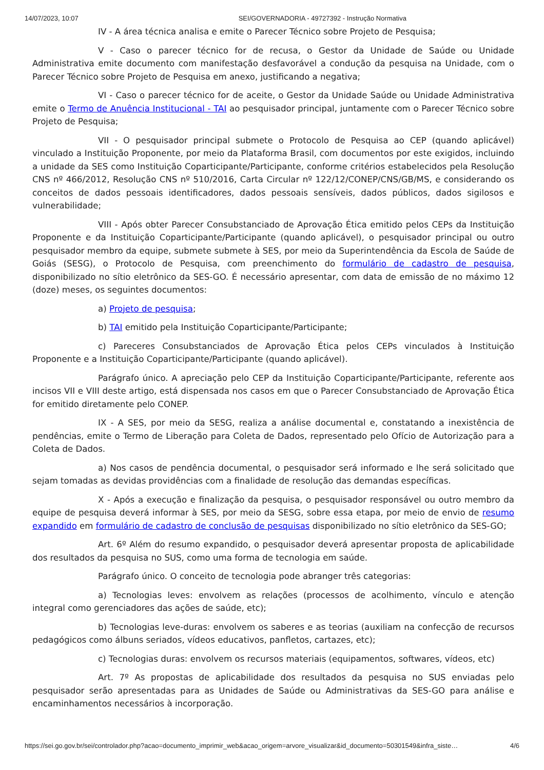14/07/2023, 10:07 SEI/GOVERNADORIA - 49727392 - Instrução Normativa
IV - A área técnica analisa e emite o Parecer Técnico sobre Projeto de Pesquisa;
V - Caso o parecer técnico for de recusa, o Gestor da Unidade de Saúde ou Unidade Administrativa emite documento com manifestação desfavorável a condução da pesquisa na Unidade, com o Parecer Técnico sobre Projeto de Pesquisa em anexo, justificando a negativa;
VI - Caso o parecer técnico for de aceite, o Gestor da Unidade Saúde ou Unidade Administrativa emite o Termo de Anuência Institucional - TAI ao pesquisador principal, juntamente com o Parecer Técnico sobre Projeto de Pesquisa;
VII - O pesquisador principal submete o Protocolo de Pesquisa ao CEP (quando aplicável) vinculado a Instituição Proponente, por meio da Plataforma Brasil, com documentos por este exigidos, incluindo a unidade da SES como Instituição Coparticipante/Participante, conforme critérios estabelecidos pela Resolução CNS nº 466/2012, Resolução CNS nº 510/2016, Carta Circular nº 122/12/CONEP/CNS/GB/MS, e considerando os conceitos de dados pessoais identificadores, dados pessoais sensíveis, dados públicos, dados sigilosos e vulnerabilidade;
VIII - Após obter Parecer Consubstanciado de Aprovação Ética emitido pelos CEPs da Instituição Proponente e da Instituição Coparticipante/Participante (quando aplicável), o pesquisador principal ou outro pesquisador membro da equipe, submete submete à SES, por meio da Superintendência da Escola de Saúde de Goiás (SESG), o Protocolo de Pesquisa, com preenchimento do formulário de cadastro de pesquisa, disponibilizado no sítio eletrônico da SES-GO. É necessário apresentar, com data de emissão de no máximo 12 (doze) meses, os seguintes documentos:
a) Projeto de pesquisa;
b) TAI emitido pela Instituição Coparticipante/Participante;
c) Pareceres Consubstanciados de Aprovação Ética pelos CEPs vinculados à Instituição Proponente e a Instituição Coparticipante/Participante (quando aplicável).
Parágrafo único. A apreciação pelo CEP da Instituição Coparticipante/Participante, referente aos incisos VII e VIII deste artigo, está dispensada nos casos em que o Parecer Consubstanciado de Aprovação Ética for emitido diretamente pelo CONEP.
IX - A SES, por meio da SESG, realiza a análise documental e, constatando a inexistência de pendências, emite o Termo de Liberação para Coleta de Dados, representado pelo Ofício de Autorização para a Coleta de Dados.
a) Nos casos de pendência documental, o pesquisador será informado e lhe será solicitado que sejam tomadas as devidas providências com a finalidade de resolução das demandas específicas.
X - Após a execução e finalização da pesquisa, o pesquisador responsável ou outro membro da equipe de pesquisa deverá informar à SES, por meio da SESG, sobre essa etapa, por meio de envio de resumo expandido em formulário de cadastro de conclusão de pesquisas disponibilizado no sítio eletrônico da SES-GO;
Art. 6º Além do resumo expandido, o pesquisador deverá apresentar proposta de aplicabilidade dos resultados da pesquisa no SUS, como uma forma de tecnologia em saúde.
Parágrafo único. O conceito de tecnologia pode abranger três categorias:
a) Tecnologias leves: envolvem as relações (processos de acolhimento, vínculo e atenção integral como gerenciadores das ações de saúde, etc);
b) Tecnologias leve-duras: envolvem os saberes e as teorias (auxiliam na confecção de recursos pedagógicos como álbuns seriados, vídeos educativos, panfletos, cartazes, etc);
c) Tecnologias duras: envolvem os recursos materiais (equipamentos, softwares, vídeos, etc)
Art. 7º As propostas de aplicabilidade dos resultados da pesquisa no SUS enviadas pelo pesquisador serão apresentadas para as Unidades de Saúde ou Administrativas da SES-GO para análise e encaminhamentos necessários à incorporação.
https://sei.go.gov.br/sei/controlador.php?acao=documento_imprimir_web&acao_origem=arvore_visualizar&id_documento=50301549&infra_siste… 4/6